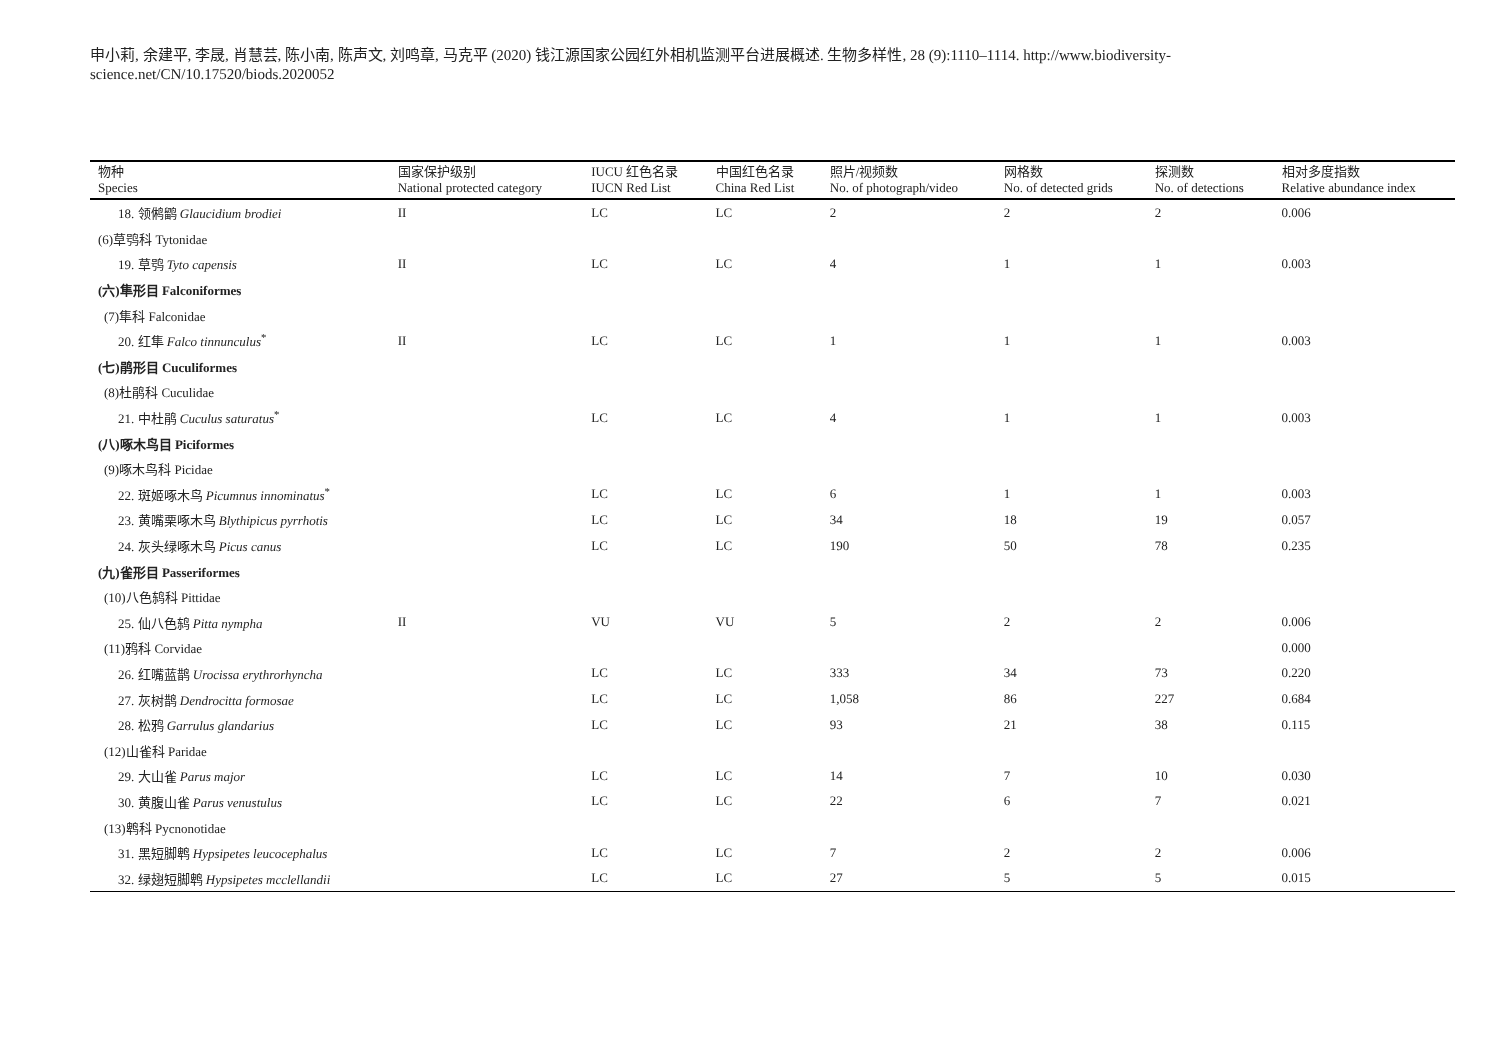申小莉, 余建平, 李晟, 肖慧芸, 陈小南, 陈声文, 刘鸣章, 马克平 (2020) 钱江源国家公园红外相机监测平台进展概述. 生物多样性, 28 (9):1110–1114. http://www.biodiversity-science.net/CN/10.17520/biods.2020052
| 物种 Species | 国家保护级别 National protected category | IUCU 红色名录 IUCN Red List | 中国红色名录 China Red List | 照片/视频数 No. of photograph/video | 网格数 No. of detected grids | 探测数 No. of detections | 相对多度指数 Relative abundance index |
| --- | --- | --- | --- | --- | --- | --- | --- |
| 18. 领鸺鹠 Glaucidium brodiei | II | LC | LC | 2 | 2 | 2 | 0.006 |
| (6)草鸮科 Tytonidae | | | | | | | |
| 19. 草鸮 Tyto capensis | II | LC | LC | 4 | 1 | 1 | 0.003 |
| (六)隼形目 Falconiformes | | | | | | | |
| (7)隼科 Falconidae | | | | | | | |
| 20. 红隼 Falco tinnunculus<sup>*</sup> | II | LC | LC | 1 | 1 | 1 | 0.003 |
| (七)鹃形目 Cuculiformes | | | | | | | |
| (8)杜鹃科 Cuculidae | | | | | | | |
| 21. 中杜鹃 Cuculus saturatus<sup>*</sup> | | LC | LC | 4 | 1 | 1 | 0.003 |
| (八)啄木鸟目 Piciformes | | | | | | | |
| (9)啄木鸟科 Picidae | | | | | | | |
| 22. 斑姬啄木鸟 Picumnus innominatus<sup>*</sup> | | LC | LC | 6 | 1 | 1 | 0.003 |
| 23. 黄嘴栗啄木鸟 Blythipicus pyrrhotis | | LC | LC | 34 | 18 | 19 | 0.057 |
| 24. 灰头绿啄木鸟 Picus canus | | LC | LC | 190 | 50 | 78 | 0.235 |
| (九)雀形目 Passeriformes | | | | | | | |
| (10)八色鸫科 Pittidae | | | | | | | |
| 25. 仙八色鸫 Pitta nympha | II | VU | VU | 5 | 2 | 2 | 0.006 |
| (11)鸦科 Corvidae | | | | | | | 0.000 |
| 26. 红嘴蓝鹊 Urocissa erythrorhyncha | | LC | LC | 333 | 34 | 73 | 0.220 |
| 27. 灰树鹊 Dendrocitta formosae | | LC | LC | 1,058 | 86 | 227 | 0.684 |
| 28. 松鸦 Garrulus glandarius | | LC | LC | 93 | 21 | 38 | 0.115 |
| (12)山雀科 Paridae | | | | | | | |
| 29. 大山雀 Parus major | | LC | LC | 14 | 7 | 10 | 0.030 |
| 30. 黄腹山雀 Parus venustulus | | LC | LC | 22 | 6 | 7 | 0.021 |
| (13)鹎科 Pycnonotidae | | | | | | | |
| 31. 黑短脚鹎 Hypsipetes leucocephalus | | LC | LC | 7 | 2 | 2 | 0.006 |
| 32. 绿翅短脚鹎 Hypsipetes mcclellandii | | LC | LC | 27 | 5 | 5 | 0.015 |